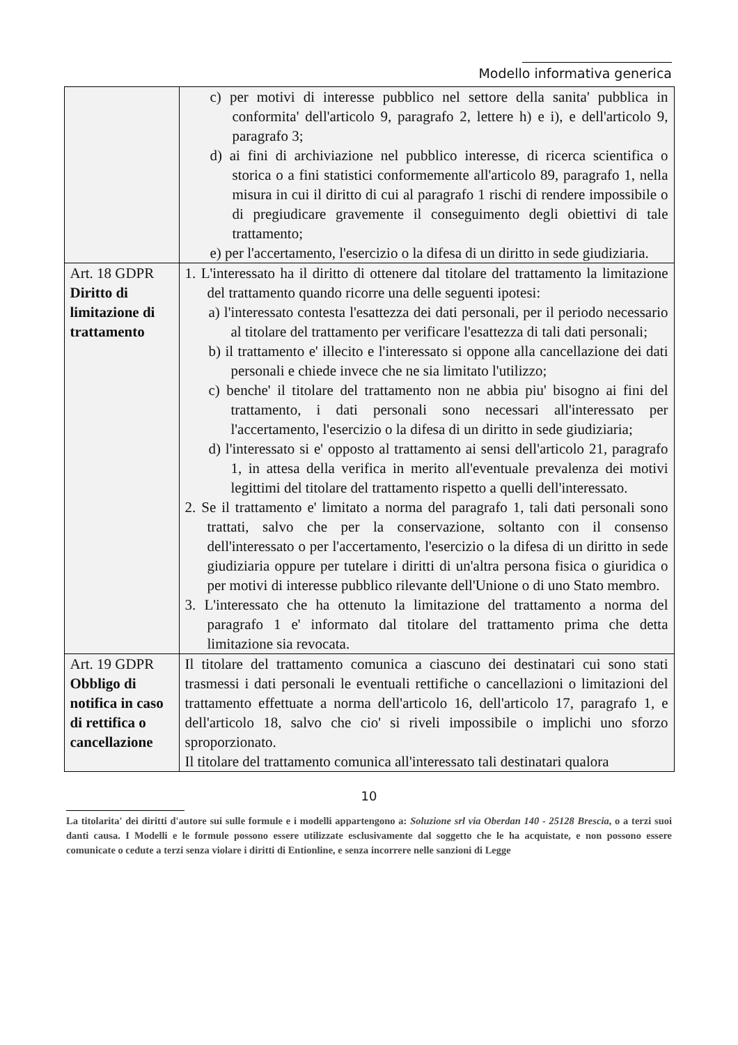Modello informativa generica
| | c) per motivi di interesse pubblico nel settore della sanita' pubblica in conformita' dell'articolo 9, paragrafo 2, lettere h) e i), e dell'articolo 9, paragrafo 3; d) ai fini di archiviazione nel pubblico interesse, di ricerca scientifica o storica o a fini statistici conformemente all'articolo 89, paragrafo 1, nella misura in cui il diritto di cui al paragrafo 1 rischi di rendere impossibile o di pregiudicare gravemente il conseguimento degli obiettivi di tale trattamento; e) per l'accertamento, l'esercizio o la difesa di un diritto in sede giudiziaria. |
| Art. 18 GDPR Diritto di limitazione di trattamento | 1. L'interessato ha il diritto di ottenere dal titolare del trattamento la limitazione del trattamento quando ricorre una delle seguenti ipotesi: a) l'interessato contesta l'esattezza dei dati personali, per il periodo necessario al titolare del trattamento per verificare l'esattezza di tali dati personali; b) il trattamento e' illecito e l'interessato si oppone alla cancellazione dei dati personali e chiede invece che ne sia limitato l'utilizzo; c) benche' il titolare del trattamento non ne abbia piu' bisogno ai fini del trattamento, i dati personali sono necessari all'interessato per l'accertamento, l'esercizio o la difesa di un diritto in sede giudiziaria; d) l'interessato si e' opposto al trattamento ai sensi dell'articolo 21, paragrafo 1, in attesa della verifica in merito all'eventuale prevalenza dei motivi legittimi del titolare del trattamento rispetto a quelli dell'interessato. 2. Se il trattamento e' limitato a norma del paragrafo 1, tali dati personali sono trattati, salvo che per la conservazione, soltanto con il consenso dell'interessato o per l'accertamento, l'esercizio o la difesa di un diritto in sede giudiziaria oppure per tutelare i diritti di un'altra persona fisica o giuridica o per motivi di interesse pubblico rilevante dell'Unione o di uno Stato membro. 3. L'interessato che ha ottenuto la limitazione del trattamento a norma del paragrafo 1 e' informato dal titolare del trattamento prima che detta limitazione sia revocata. |
| Art. 19 GDPR Obbligo di notifica in caso di rettifica o cancellazione | Il titolare del trattamento comunica a ciascuno dei destinatari cui sono stati trasmessi i dati personali le eventuali rettifiche o cancellazioni o limitazioni del trattamento effettuate a norma dell'articolo 16, dell'articolo 17, paragrafo 1, e dell'articolo 18, salvo che cio' si riveli impossibile o implichi uno sforzo sproporzionato. Il titolare del trattamento comunica all'interessato tali destinatari qualora |
10
La titolarita' dei diritti d'autore sui sulle formule e i modelli appartengono a: Soluzione srl via Oberdan 140 - 25128 Brescia, o a terzi suoi danti causa. I Modelli e le formule possono essere utilizzate esclusivamente dal soggetto che le ha acquistate, e non possono essere comunicate o cedute a terzi senza violare i diritti di Entionline, e senza incorrere nelle sanzioni di Legge